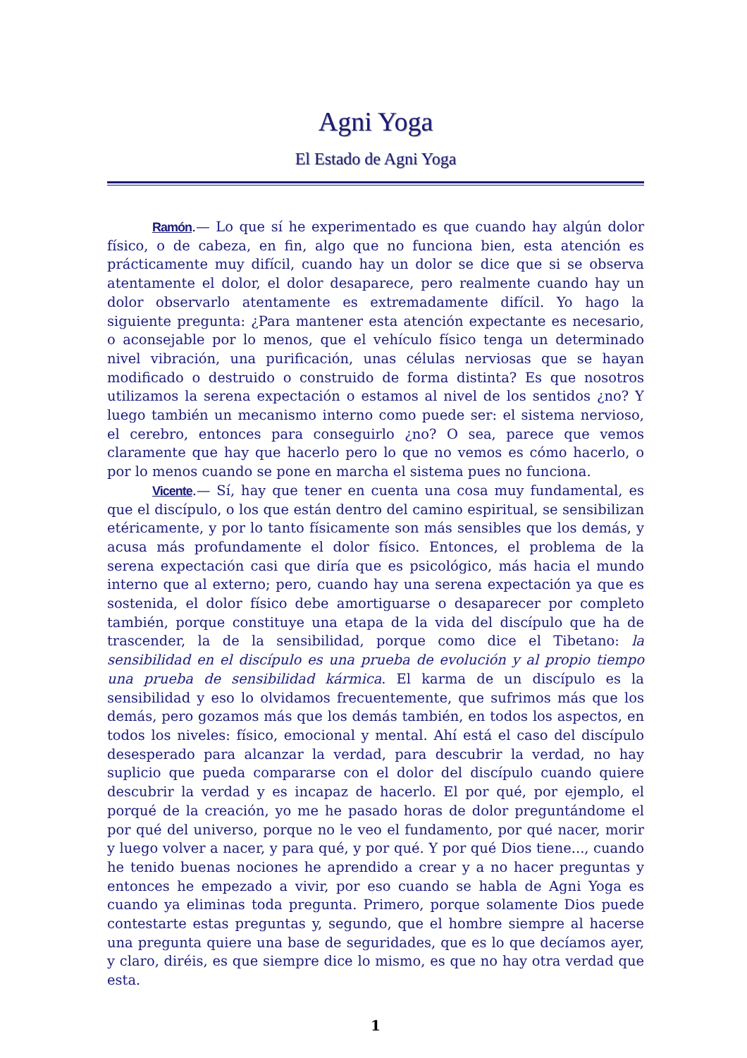Agni Yoga
El Estado de Agni Yoga
Ramón.— Lo que sí he experimentado es que cuando hay algún dolor físico, o de cabeza, en fin, algo que no funciona bien, esta atención es prácticamente muy difícil, cuando hay un dolor se dice que si se observa atentamente el dolor, el dolor desaparece, pero realmente cuando hay un dolor observarlo atentamente es extremadamente difícil. Yo hago la siguiente pregunta: ¿Para mantener esta atención expectante es necesario, o aconsejable por lo menos, que el vehículo físico tenga un determinado nivel vibración, una purificación, unas células nerviosas que se hayan modificado o destruido o construido de forma distinta? Es que nosotros utilizamos la serena expectación o estamos al nivel de los sentidos ¿no? Y luego también un mecanismo interno como puede ser: el sistema nervioso, el cerebro, entonces para conseguirlo ¿no? O sea, parece que vemos claramente que hay que hacerlo pero lo que no vemos es cómo hacerlo, o por lo menos cuando se pone en marcha el sistema pues no funciona.
Vicente.— Sí, hay que tener en cuenta una cosa muy fundamental, es que el discípulo, o los que están dentro del camino espiritual, se sensibilizan etéricamente, y por lo tanto físicamente son más sensibles que los demás, y acusa más profundamente el dolor físico. Entonces, el problema de la serena expectación casi que diría que es psicológico, más hacia el mundo interno que al externo; pero, cuando hay una serena expectación ya que es sostenida, el dolor físico debe amortiguarse o desaparecer por completo también, porque constituye una etapa de la vida del discípulo que ha de trascender, la de la sensibilidad, porque como dice el Tibetano: la sensibilidad en el discípulo es una prueba de evolución y al propio tiempo una prueba de sensibilidad kármica. El karma de un discípulo es la sensibilidad y eso lo olvidamos frecuentemente, que sufrimos más que los demás, pero gozamos más que los demás también, en todos los aspectos, en todos los niveles: físico, emocional y mental. Ahí está el caso del discípulo desesperado para alcanzar la verdad, para descubrir la verdad, no hay suplicio que pueda compararse con el dolor del discípulo cuando quiere descubrir la verdad y es incapaz de hacerlo. El por qué, por ejemplo, el porqué de la creación, yo me he pasado horas de dolor preguntándome el por qué del universo, porque no le veo el fundamento, por qué nacer, morir y luego volver a nacer, y para qué, y por qué. Y por qué Dios tiene..., cuando he tenido buenas nociones he aprendido a crear y a no hacer preguntas y entonces he empezado a vivir, por eso cuando se habla de Agni Yoga es cuando ya eliminas toda pregunta. Primero, porque solamente Dios puede contestarte estas preguntas y, segundo, que el hombre siempre al hacerse una pregunta quiere una base de seguridades, que es lo que decíamos ayer, y claro, diréis, es que siempre dice lo mismo, es que no hay otra verdad que esta.
1